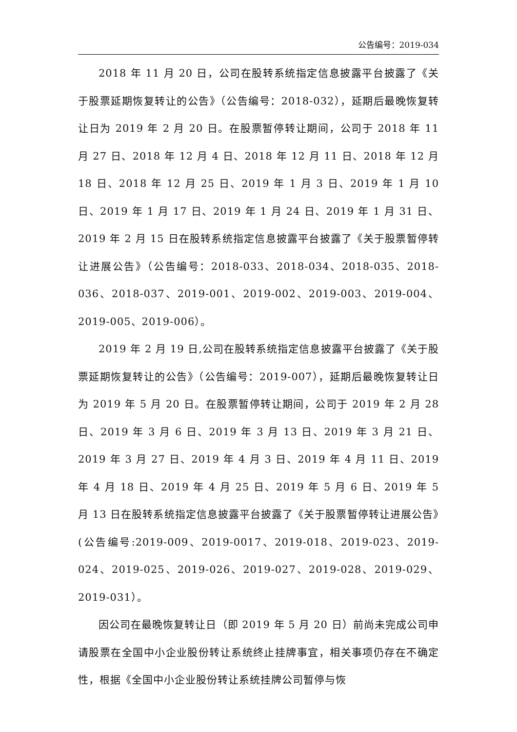公告编号：2019-034
2018 年 11 月 20 日，公司在股转系统指定信息披露平台披露了《关于股票延期恢复转让的公告》（公告编号：2018-032），延期后最晚恢复转让日为 2019 年 2 月 20 日。在股票暂停转让期间，公司于 2018 年 11 月 27 日、2018 年 12 月 4 日、2018 年 12 月 11 日、2018 年 12 月 18 日、2018 年 12 月 25 日、2019 年 1 月 3 日、2019 年 1 月 10 日、2019 年 1 月 17 日、2019 年 1 月 24 日、2019 年 1 月 31 日、2019 年 2 月 15 日在股转系统指定信息披露平台披露了《关于股票暂停转让进展公告》（公告编号：2018-033、2018-034、2018-035、2018-036、2018-037、2019-001、2019-002、2019-003、2019-004、2019-005、2019-006）。
2019 年 2 月 19 日,公司在股转系统指定信息披露平台披露了《关于股票延期恢复转让的公告》（公告编号：2019-007），延期后最晚恢复转让日为 2019 年 5 月 20 日。在股票暂停转让期间，公司于 2019 年 2 月 28 日、2019 年 3 月 6 日、2019 年 3 月 13 日、2019 年 3 月 21 日、2019 年 3 月 27 日、2019 年 4 月 3 日、2019 年 4 月 11 日、2019 年 4 月 18 日、2019 年 4 月 25 日、2019 年 5 月 6 日、2019 年 5 月 13 日在股转系统指定信息披露平台披露了《关于股票暂停转让进展公告》(公告编号:2019-009、2019-0017、2019-018、2019-023、2019-024、2019-025、2019-026、2019-027、2019-028、2019-029、2019-031）。
因公司在最晚恢复转让日（即 2019 年 5 月 20 日）前尚未完成公司申请股票在全国中小企业股份转让系统终止挂牌事宜，相关事项仍存在不确定性，根据《全国中小企业股份转让系统挂牌公司暂停与恢